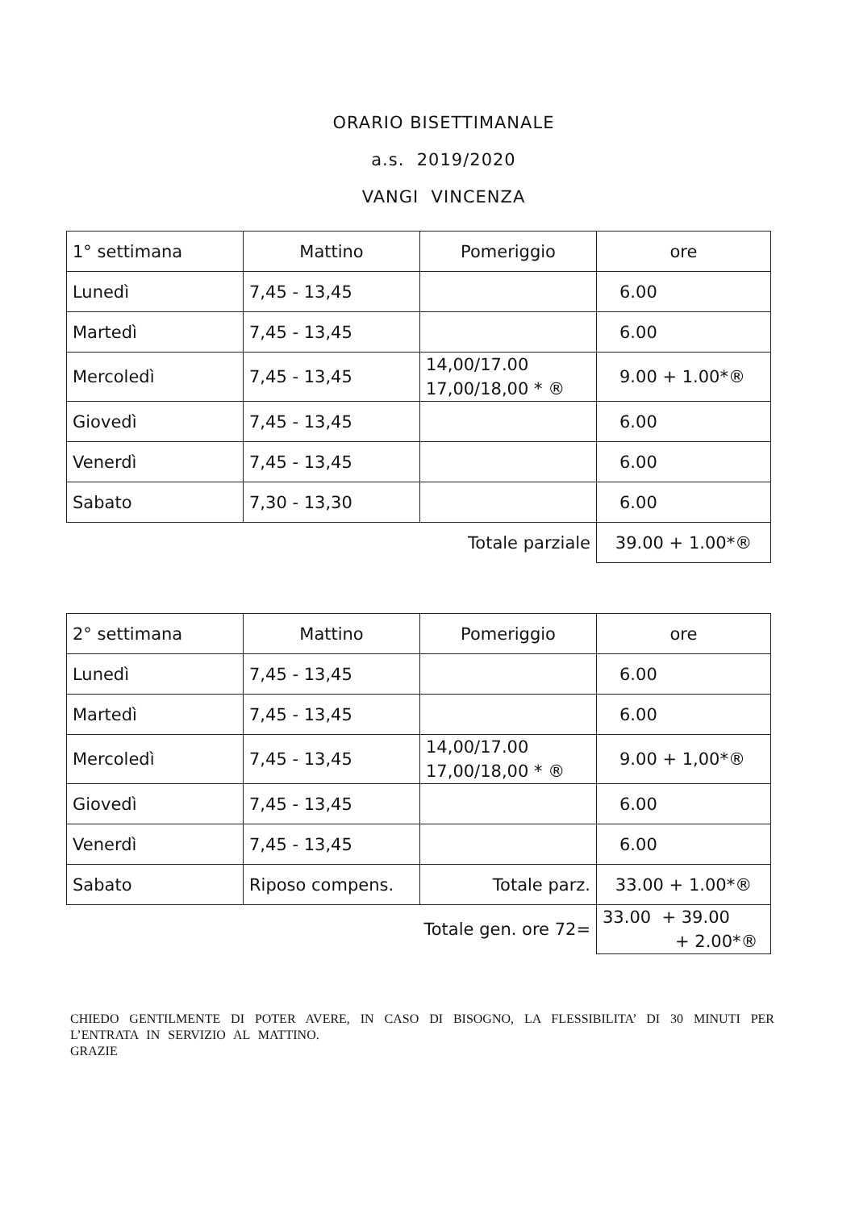ORARIO BISETTIMANALE
a.s. 2019/2020
VANGI VINCENZA
| 1° settimana | Mattino | Pomeriggio | ore |
| Lunedì | 7,45 - 13,45 | | 6.00 |
| Martedì | 7,45 - 13,45 | | 6.00 |
| Mercoledì | 7,45 - 13,45 | 14,00/17.00 17,00/18,00 * ® | 9.00 + 1.00*® |
| Giovedì | 7,45 - 13,45 | | 6.00 |
| Venerdì | 7,45 - 13,45 | | 6.00 |
| Sabato | 7,30 - 13,30 | | 6.00 |
| | Totale parziale | | 39.00 + 1.00*® |
| 2° settimana | Mattino | Pomeriggio | ore |
| Lunedì | 7,45 - 13,45 | | 6.00 |
| Martedì | 7,45 - 13,45 | | 6.00 |
| Mercoledì | 7,45 - 13,45 | 14,00/17.00 17,00/18,00 * ® | 9.00 + 1,00*® |
| Giovedì | 7,45 - 13,45 | | 6.00 |
| Venerdì | 7,45 - 13,45 | | 6.00 |
| Sabato | Riposo compens. | Totale parz. | 33.00 + 1.00*® |
| | Totale gen. ore 72= | | 33.00 + 39.00 + 2.00*® |
CHIEDO GENTILMENTE DI POTER AVERE, IN CASO DI BISOGNO, LA FLESSIBILITA’ DI 30 MINUTI PER L’ENTRATA IN SERVIZIO AL MATTINO.
GRAZIE